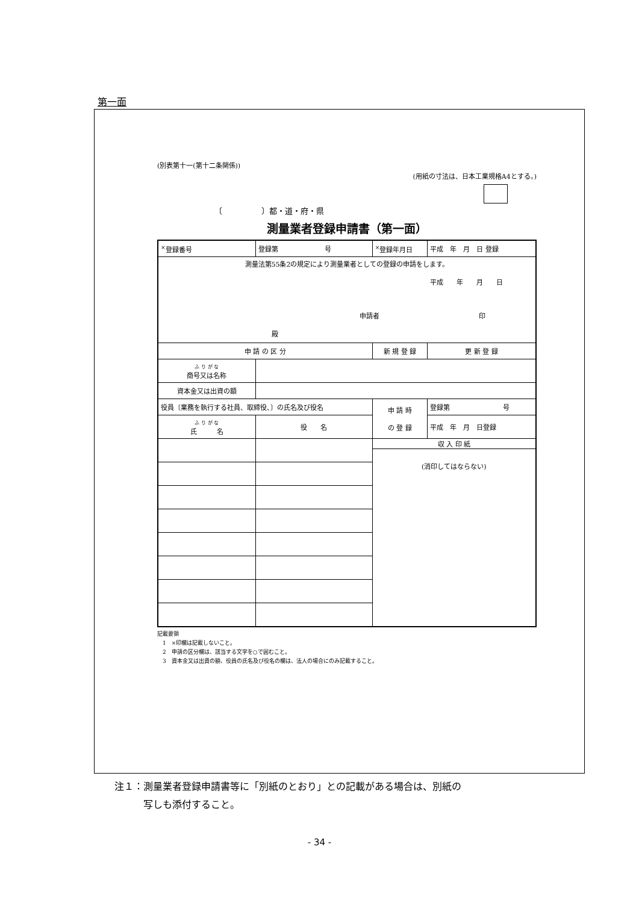第一面
(別表第十一(第十二条関係))
(用紙の寸法は、日本工業規格A4とする。)
〔　　　　　〕都・道・府・県
測量業者登録申請書（第一面）
| <sup>×</sup>登録番号 | 登録第 号 | <sup>×</sup>登録年月日 | 平成 年 月 日 登録 |
| 測量法第55条2の規定により測量業者としての登録の申請をします。 平成 年 月 日 申請者 印 殿 | | | |
| 申 請 の 区 分 | | 新 規 登 録 | 更 新 登 録 |
| ふ り が な 商号又は名称 | | | |
| 資本金又は出資の額 | | | |
| 役員〔業務を執行する社員、取締役、〕の氏名及び役名 | | 申 請 時 の 登 録 | 登録第 号 |
| ふ り が な 氏 名 | 役 名 | | 平成 年 月 日登録 |
| | | 収 入 印 紙 (消印してはならない) | |
記載要領
　1　×印欄は記載しないこと。
　2　申請の区分欄は、該当する文字を○で囲むこと。
　3　資本金又は出資の額、役員の氏名及び役名の欄は、法人の場合にのみ記載すること。
注１：測量業者登録申請書等に「別紙のとおり」との記載がある場合は、別紙の
　　　写しも添付すること。
- 34 -